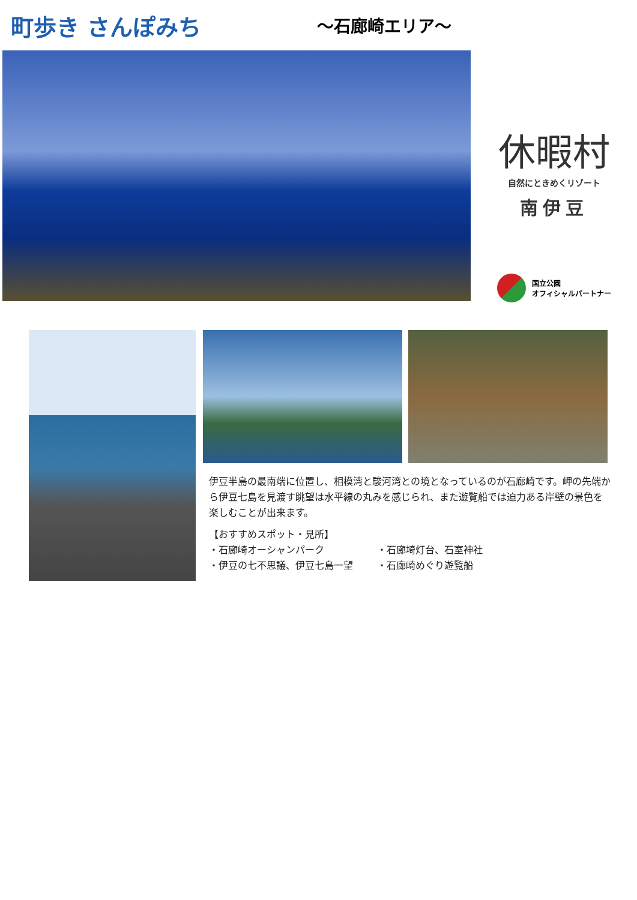町歩き さんぽみち
～石廊崎エリア～
休暇村
自然にときめくリゾート
南伊豆
国立公園
オフィシャルパートナー
伊豆半島の最南端に位置し、相模湾と駿河湾との境となっているのが石廊崎です。岬の先端から伊豆七島を見渡す眺望は水平線の丸みを感じられ、また遊覧船では迫力ある岸壁の景色を楽しむことが出来ます。
【おすすめスポット・見所】
・石廊崎オーシャンパーク
・石廊埼灯台、石室神社
・伊豆の七不思議、伊豆七島一望
・石廊崎めぐり遊覧船